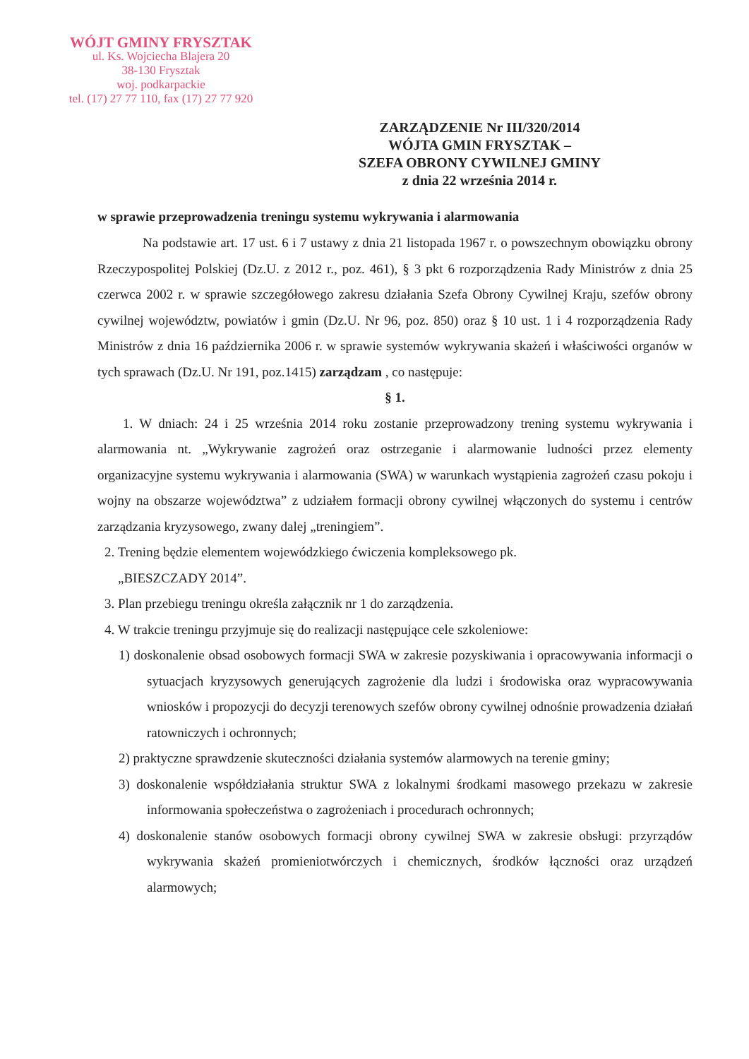WÓJT GMINY FRYSZTAK
ul. Ks. Wojciecha Blajera 20
38-130 Frysztak
woj. podkarpackie
tel. (17) 27 77 110, fax (17) 27 77 920
ZARZĄDZENIE Nr III/320/2014
WÓJTA GMIN FRYSZTAK –
SZEFA OBRONY CYWILNEJ GMINY
z dnia 22 września 2014 r.
w sprawie przeprowadzenia treningu systemu wykrywania i alarmowania
Na podstawie art. 17 ust. 6 i 7 ustawy z dnia 21 listopada 1967 r. o powszechnym obowiązku obrony Rzeczypospolitej Polskiej (Dz.U. z 2012 r., poz. 461), § 3 pkt 6 rozporządzenia Rady Ministrów z dnia 25 czerwca 2002 r. w sprawie szczegółowego zakresu działania Szefa Obrony Cywilnej Kraju, szefów obrony cywilnej województw, powiatów i gmin (Dz.U. Nr 96, poz. 850) oraz § 10 ust. 1 i 4 rozporządzenia Rady Ministrów z dnia 16 października 2006 r. w sprawie systemów wykrywania skażeń i właściwości organów w tych sprawach (Dz.U. Nr 191, poz.1415) zarządzam , co następuje:
§ 1.
1. W dniach: 24 i 25 września 2014 roku zostanie przeprowadzony trening systemu wykrywania i alarmowania nt. „Wykrywanie zagrożeń oraz ostrzeganie i alarmowanie ludności przez elementy organizacyjne systemu wykrywania i alarmowania (SWA) w warunkach wystąpienia zagrożeń czasu pokoju i wojny na obszarze województwa” z udziałem formacji obrony cywilnej włączonych do systemu i centrów zarządzania kryzysowego, zwany dalej „treningiem”.
2. Trening będzie elementem wojewódzkiego ćwiczenia kompleksowego pk.
„BIESZCZADY 2014”.
3. Plan przebiegu treningu określa załącznik nr 1 do zarządzenia.
4. W trakcie treningu przyjmuje się do realizacji następujące cele szkoleniowe:
1) doskonalenie obsad osobowych formacji SWA w zakresie pozyskiwania i opracowywania informacji o sytuacjach kryzysowych generujących zagrożenie dla ludzi i środowiska oraz wypracowywania wniosków i propozycji do decyzji terenowych szefów obrony cywilnej odnośnie prowadzenia działań ratowniczych i ochronnych;
2) praktyczne sprawdzenie skuteczności działania systemów alarmowych na terenie gminy;
3) doskonalenie współdziałania struktur SWA z lokalnymi środkami masowego przekazu w zakresie informowania społeczeństwa o zagrożeniach i procedurach ochronnych;
4) doskonalenie stanów osobowych formacji obrony cywilnej SWA w zakresie obsługi: przyrządów wykrywania skażeń promieniotwórczych i chemicznych, środków łączności oraz urządzeń alarmowych;